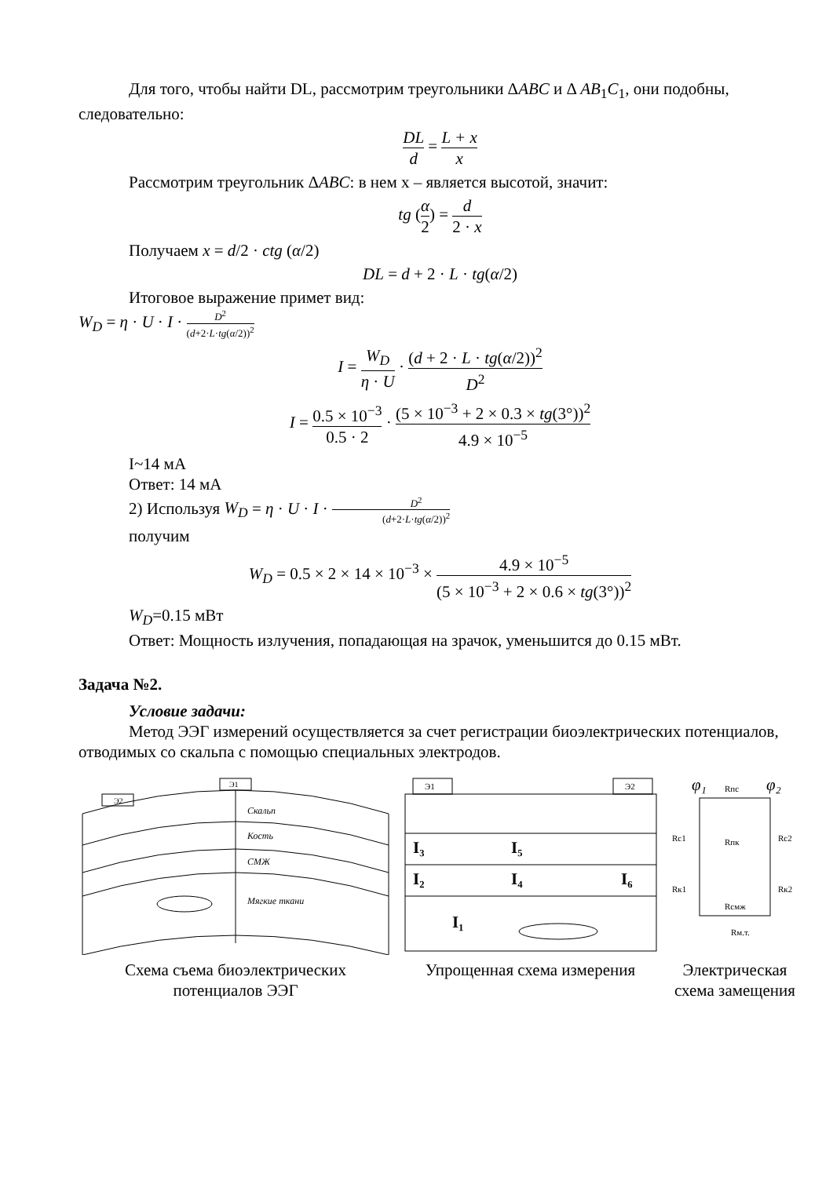Для того, чтобы найти DL, рассмотрим треугольники ΔABC и Δ AB<sub>1</sub>C<sub>1</sub>, они подобны, следовательно:
DL d = L + x x
Рассмотрим треугольник ΔABC: в нем x – является высотой, значит:
tg (α 2) = d 2 · x
Получаем x = d/2 · ctg (α/2)
DL = d + 2 · L · tg(α/2)
Итоговое выражение примет вид:
W<sub>D</sub> = η · U · I · D<sup>2</sup> (d+2·L·tg(α/2))<sup>2</sup>
I = W<sub>D</sub> η · U · (d + 2 · L · tg(α/2))<sup>2</sup> D<sup>2</sup>
I = 0.5 × 10<sup>−3</sup> 0.5 · 2 · (5 × 10<sup>−3</sup> + 2 × 0.3 × tg(3°))<sup>2</sup> 4.9 × 10<sup>−5</sup>
I~14 мА
Ответ: 14 мА
2) Используя W<sub>D</sub> = η · U · I · D<sup>2</sup> (d+2·L·tg(α/2))<sup>2</sup>
получим
W<sub>D</sub> = 0.5 × 2 × 14 × 10<sup>−3</sup> × 4.9 × 10<sup>−5</sup> (5 × 10<sup>−3</sup> + 2 × 0.6 × tg(3°))<sup>2</sup>
W<sub>D</sub>=0.15 мВт
Ответ: Мощность излучения, попадающая на зрачок, уменьшится до 0.15 мВт.
Задача №2.
Условие задачи:
Метод ЭЭГ измерений осуществляется за счет регистрации биоэлектрических потенциалов, отводимых со скальпа с помощью специальных электродов.
Скальп
Кость
СМЖ
Мягкие ткани
Э2
Э1
Схема съема биоэлектрических потенциалов ЭЭГ
Э1
Э2
I₃
I₅
I₂
I₄
I₆
I₁
Упрощенная схема измерения
φ₁
φ₂
Rпс
Rc1
Rc2
Rк1
Rк2
Rпк
Rсмж
Rм.т.
Электрическая схема замещения